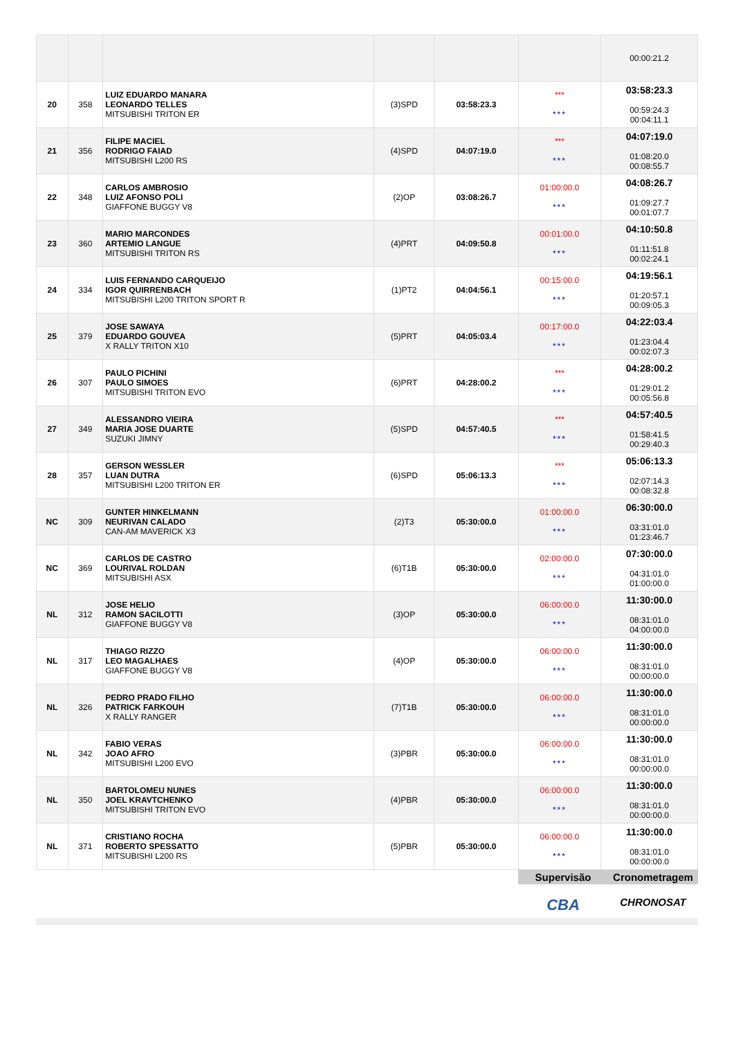| | | | | | | 00:00:21.2 |
| 20 | 358 | LUIZ EDUARDO MANARA LEONARDO TELLES MITSUBISHI TRITON ER | (3)SPD | 03:58:23.3 | *** *** | 03:58:23.3 00:59:24.3 00:04:11.1 |
| 21 | 356 | FILIPE MACIEL RODRIGO FAIAD MITSUBISHI L200 RS | (4)SPD | 04:07:19.0 | *** *** | 04:07:19.0 01:08:20.0 00:08:55.7 |
| 22 | 348 | CARLOS AMBROSIO LUIZ AFONSO POLI GIAFFONE BUGGY V8 | (2)OP | 03:08:26.7 | 01:00:00.0 *** | 04:08:26.7 01:09:27.7 00:01:07.7 |
| 23 | 360 | MARIO MARCONDES ARTEMIO LANGUE MITSUBISHI TRITON RS | (4)PRT | 04:09:50.8 | 00:01:00.0 *** | 04:10:50.8 01:11:51.8 00:02:24.1 |
| 24 | 334 | LUIS FERNANDO CARQUEIJO IGOR QUIRRENBACH MITSUBISHI L200 TRITON SPORT R | (1)PT2 | 04:04:56.1 | 00:15:00.0 *** | 04:19:56.1 01:20:57.1 00:09:05.3 |
| 25 | 379 | JOSE SAWAYA EDUARDO GOUVEA X RALLY TRITON X10 | (5)PRT | 04:05:03.4 | 00:17:00.0 *** | 04:22:03.4 01:23:04.4 00:02:07.3 |
| 26 | 307 | PAULO PICHINI PAULO SIMOES MITSUBISHI TRITON EVO | (6)PRT | 04:28:00.2 | *** *** | 04:28:00.2 01:29:01.2 00:05:56.8 |
| 27 | 349 | ALESSANDRO VIEIRA MARIA JOSE DUARTE SUZUKI JIMNY | (5)SPD | 04:57:40.5 | *** *** | 04:57:40.5 01:58:41.5 00:29:40.3 |
| 28 | 357 | GERSON WESSLER LUAN DUTRA MITSUBISHI L200 TRITON ER | (6)SPD | 05:06:13.3 | *** *** | 05:06:13.3 02:07:14.3 00:08:32.8 |
| NC | 309 | GUNTER HINKELMANN NEURIVAN CALADO CAN-AM MAVERICK X3 | (2)T3 | 05:30:00.0 | 01:00:00.0 *** | 06:30:00.0 03:31:01.0 01:23:46.7 |
| NC | 369 | CARLOS DE CASTRO LOURIVAL ROLDAN MITSUBISHI ASX | (6)T1B | 05:30:00.0 | 02:00:00.0 *** | 07:30:00.0 04:31:01.0 01:00:00.0 |
| NL | 312 | JOSE HELIO RAMON SACILOTTI GIAFFONE BUGGY V8 | (3)OP | 05:30:00.0 | 06:00:00.0 *** | 11:30:00.0 08:31:01.0 04:00:00.0 |
| NL | 317 | THIAGO RIZZO LEO MAGALHAES GIAFFONE BUGGY V8 | (4)OP | 05:30:00.0 | 06:00:00.0 *** | 11:30:00.0 08:31:01.0 00:00:00.0 |
| NL | 326 | PEDRO PRADO FILHO PATRICK FARKOUH X RALLY RANGER | (7)T1B | 05:30:00.0 | 06:00:00.0 *** | 11:30:00.0 08:31:01.0 00:00:00.0 |
| NL | 342 | FABIO VERAS JOAO AFRO MITSUBISHI L200 EVO | (3)PBR | 05:30:00.0 | 06:00:00.0 *** | 11:30:00.0 08:31:01.0 00:00:00.0 |
| NL | 350 | BARTOLOMEU NUNES JOEL KRAVTCHENKO MITSUBISHI TRITON EVO | (4)PBR | 05:30:00.0 | 06:00:00.0 *** | 11:30:00.0 08:31:01.0 00:00:00.0 |
| NL | 371 | CRISTIANO ROCHA ROBERTO SPESSATTO MITSUBISHI L200 RS | (5)PBR | 05:30:00.0 | 06:00:00.0 *** | 11:30:00.0 08:31:01.0 00:00:00.0 |
Supervisão
CBA
Cronometragem
CHRONOSAT